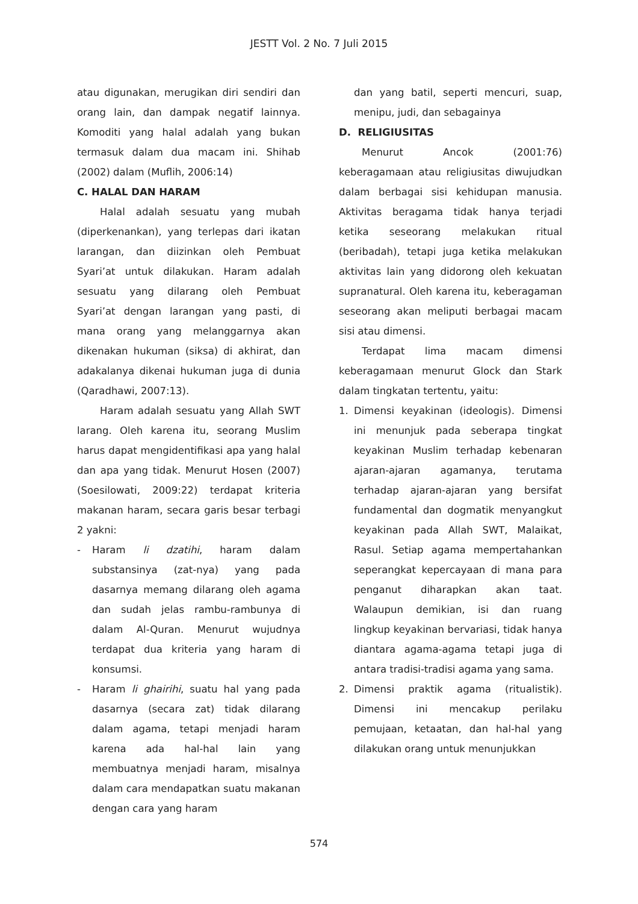JESTT Vol. 2 No. 7 Juli 2015
atau digunakan, merugikan diri sendiri dan orang lain, dan dampak negatif lainnya. Komoditi yang halal adalah yang bukan termasuk dalam dua macam ini. Shihab (2002) dalam (Muflih, 2006:14)
C. HALAL DAN HARAM
Halal adalah sesuatu yang mubah (diperkenankan), yang terlepas dari ikatan larangan, dan diizinkan oleh Pembuat Syari’at untuk dilakukan. Haram adalah sesuatu yang dilarang oleh Pembuat Syari’at dengan larangan yang pasti, di mana orang yang melanggarnya akan dikenakan hukuman (siksa) di akhirat, dan adakalanya dikenai hukuman juga di dunia (Qaradhawi, 2007:13).
Haram adalah sesuatu yang Allah SWT larang. Oleh karena itu, seorang Muslim harus dapat mengidentifikasi apa yang halal dan apa yang tidak. Menurut Hosen (2007) (Soesilowati, 2009:22) terdapat kriteria makanan haram, secara garis besar terbagi 2 yakni:
- Haram li dzatihi, haram dalam substansinya (zat-nya) yang pada dasarnya memang dilarang oleh agama dan sudah jelas rambu-rambunya di dalam Al-Quran. Menurut wujudnya terdapat dua kriteria yang haram di konsumsi.
- Haram li ghairihi, suatu hal yang pada dasarnya (secara zat) tidak dilarang dalam agama, tetapi menjadi haram karena ada hal-hal lain yang membuatnya menjadi haram, misalnya dalam cara mendapatkan suatu makanan dengan cara yang haram
dan yang batil, seperti mencuri, suap, menipu, judi, dan sebagainya
D. RELIGIUSITAS
Menurut Ancok (2001:76) keberagamaan atau religiusitas diwujudkan dalam berbagai sisi kehidupan manusia. Aktivitas beragama tidak hanya terjadi ketika seseorang melakukan ritual (beribadah), tetapi juga ketika melakukan aktivitas lain yang didorong oleh kekuatan supranatural. Oleh karena itu, keberagaman seseorang akan meliputi berbagai macam sisi atau dimensi.
Terdapat lima macam dimensi keberagamaan menurut Glock dan Stark dalam tingkatan tertentu, yaitu:
1. Dimensi keyakinan (ideologis). Dimensi ini menunjuk pada seberapa tingkat keyakinan Muslim terhadap kebenaran ajaran-ajaran agamanya, terutama terhadap ajaran-ajaran yang bersifat fundamental dan dogmatik menyangkut keyakinan pada Allah SWT, Malaikat, Rasul. Setiap agama mempertahankan seperangkat kepercayaan di mana para penganut diharapkan akan taat. Walaupun demikian, isi dan ruang lingkup keyakinan bervariasi, tidak hanya diantara agama-agama tetapi juga di antara tradisi-tradisi agama yang sama.
2. Dimensi praktik agama (ritualistik). Dimensi ini mencakup perilaku pemujaan, ketaatan, dan hal-hal yang dilakukan orang untuk menunjukkan
574